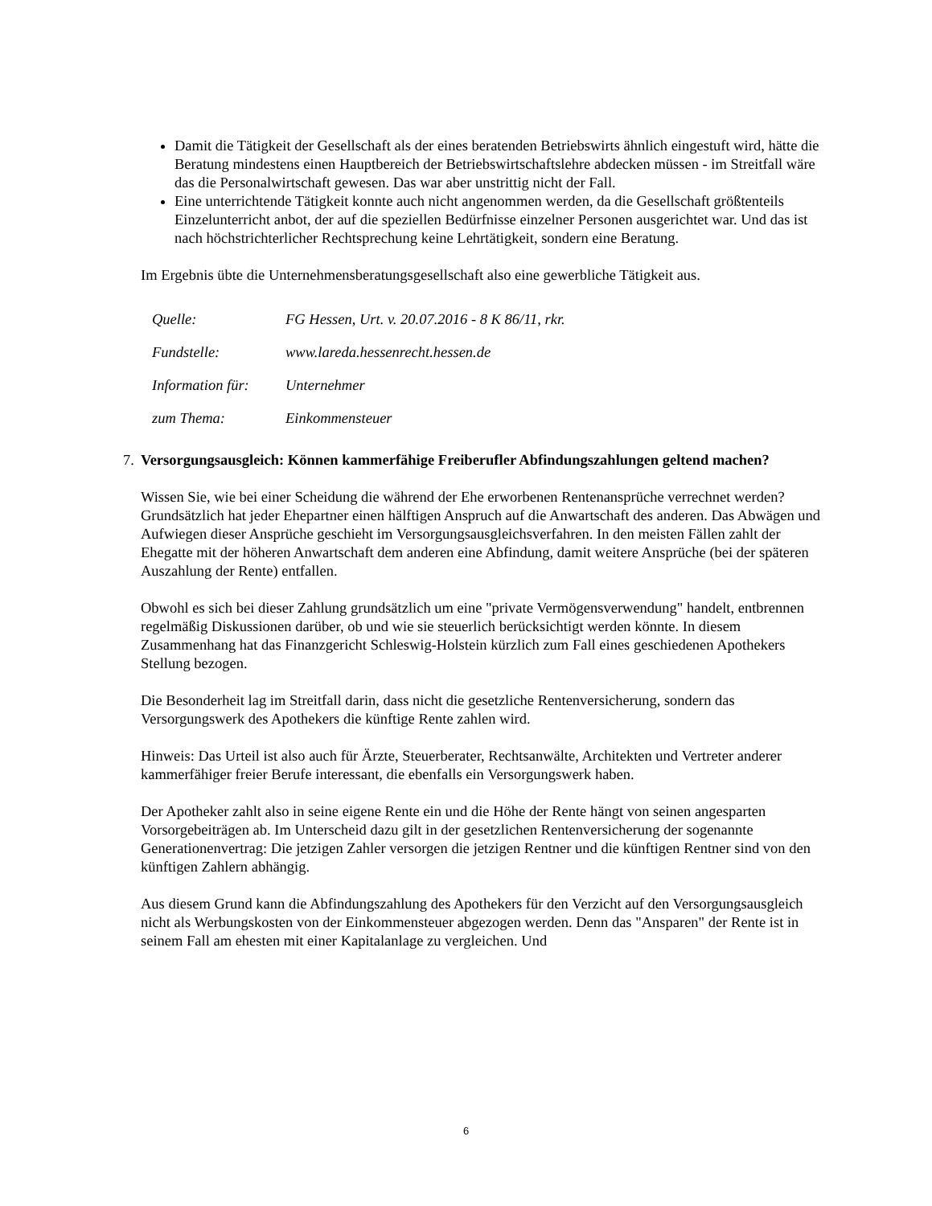Damit die Tätigkeit der Gesellschaft als der eines beratenden Betriebswirts ähnlich eingestuft wird, hätte die Beratung mindestens einen Hauptbereich der Betriebswirtschaftslehre abdecken müssen - im Streitfall wäre das die Personalwirtschaft gewesen. Das war aber unstrittig nicht der Fall.
Eine unterrichtende Tätigkeit konnte auch nicht angenommen werden, da die Gesellschaft größtenteils Einzelunterricht anbot, der auf die speziellen Bedürfnisse einzelner Personen ausgerichtet war. Und das ist nach höchstrichterlicher Rechtsprechung keine Lehrtätigkeit, sondern eine Beratung.
Im Ergebnis übte die Unternehmensberatungsgesellschaft also eine gewerbliche Tätigkeit aus.
| Quelle: | FG Hessen, Urt. v. 20.07.2016 - 8 K 86/11, rkr. |
| Fundstelle: | www.lareda.hessenrecht.hessen.de |
| Information für: | Unternehmer |
| zum Thema: | Einkommensteuer |
7. Versorgungsausgleich: Können kammerfähige Freiberufler Abfindungszahlungen geltend machen?
Wissen Sie, wie bei einer Scheidung die während der Ehe erworbenen Rentenansprüche verrechnet werden? Grundsätzlich hat jeder Ehepartner einen hälftigen Anspruch auf die Anwartschaft des anderen. Das Abwägen und Aufwiegen dieser Ansprüche geschieht im Versorgungsausgleichsverfahren. In den meisten Fällen zahlt der Ehegatte mit der höheren Anwartschaft dem anderen eine Abfindung, damit weitere Ansprüche (bei der späteren Auszahlung der Rente) entfallen.
Obwohl es sich bei dieser Zahlung grundsätzlich um eine "private Vermögensverwendung" handelt, entbrennen regelmäßig Diskussionen darüber, ob und wie sie steuerlich berücksichtigt werden könnte. In diesem Zusammenhang hat das Finanzgericht Schleswig-Holstein kürzlich zum Fall eines geschiedenen Apothekers Stellung bezogen.
Die Besonderheit lag im Streitfall darin, dass nicht die gesetzliche Rentenversicherung, sondern das Versorgungswerk des Apothekers die künftige Rente zahlen wird.
Hinweis: Das Urteil ist also auch für Ärzte, Steuerberater, Rechtsanwälte, Architekten und Vertreter anderer kammerfähiger freier Berufe interessant, die ebenfalls ein Versorgungswerk haben.
Der Apotheker zahlt also in seine eigene Rente ein und die Höhe der Rente hängt von seinen angesparten Vorsorgebeiträgen ab. Im Unterscheid dazu gilt in der gesetzlichen Rentenversicherung der sogenannte Generationenvertrag: Die jetzigen Zahler versorgen die jetzigen Rentner und die künftigen Rentner sind von den künftigen Zahlern abhängig.
Aus diesem Grund kann die Abfindungszahlung des Apothekers für den Verzicht auf den Versorgungsausgleich nicht als Werbungskosten von der Einkommensteuer abgezogen werden. Denn das "Ansparen" der Rente ist in seinem Fall am ehesten mit einer Kapitalanlage zu vergleichen. Und
6